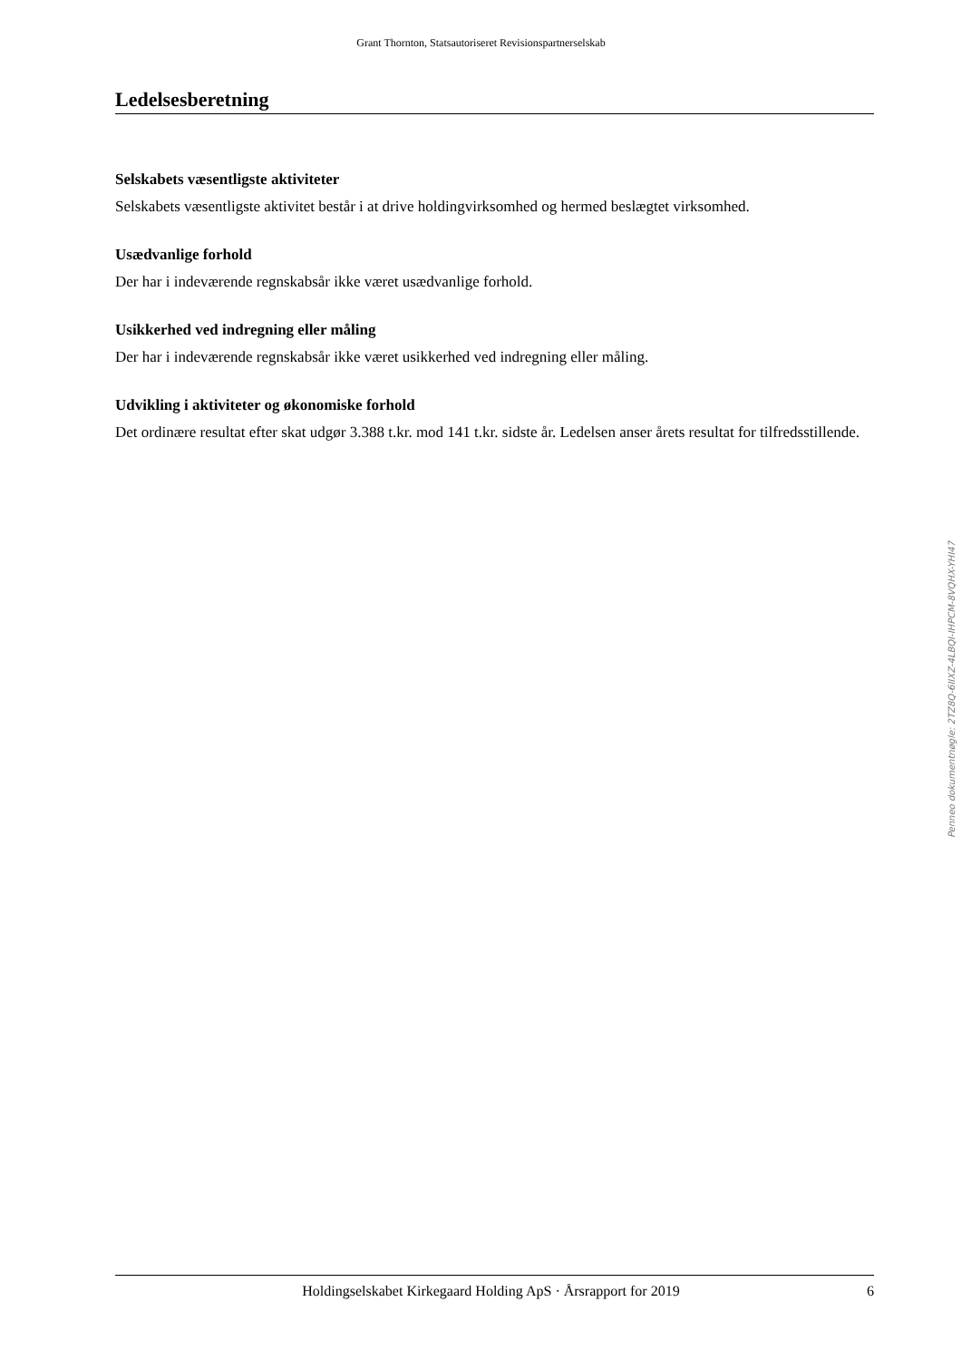Grant Thornton, Statsautoriseret Revisionspartnerselskab
Ledelsesberetning
Selskabets væsentligste aktiviteter
Selskabets væsentligste aktivitet består i at drive holdingvirksomhed og hermed beslægtet virksomhed.
Usædvanlige forhold
Der har i indeværende regnskabsår ikke været usædvanlige forhold.
Usikkerhed ved indregning eller måling
Der har i indeværende regnskabsår ikke været usikkerhed ved indregning eller måling.
Udvikling i aktiviteter og økonomiske forhold
Det ordinære resultat efter skat udgør 3.388 t.kr. mod 141 t.kr. sidste år. Ledelsen anser årets resultat for tilfredsstillende.
Penneo dokumentnøgle: 2TZ8Q-6IIXZ-4LBQI-IHPCM-8VQHX-YHI47
Holdingselskabet Kirkegaard Holding ApS · Årsrapport for 2019 6